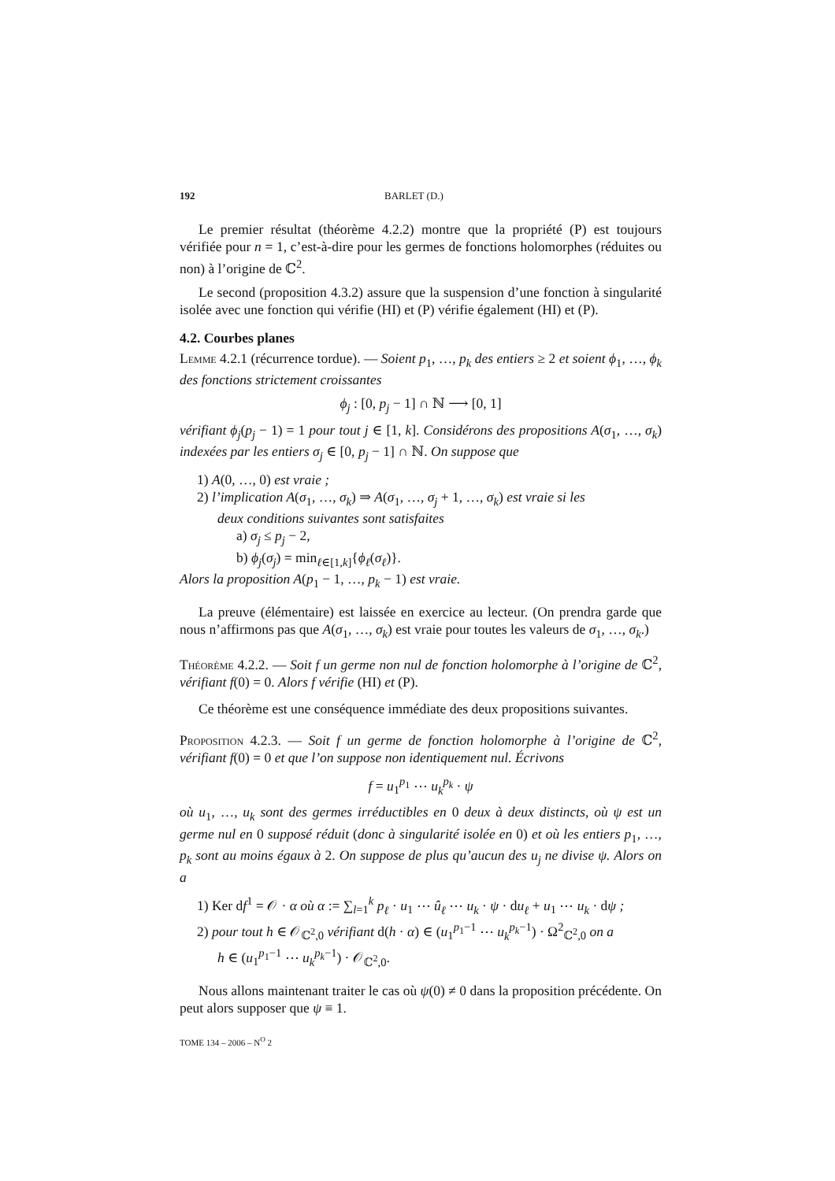192 BARLET (D.)
Le premier résultat (théorème 4.2.2) montre que la propriété (P) est toujours vérifiée pour n = 1, c’est-à-dire pour les germes de fonctions holomorphes (réduites ou non) à l’origine de ℂ<sup>2</sup>.
Le second (proposition 4.3.2) assure que la suspension d’une fonction à singularité isolée avec une fonction qui vérifie (HI) et (P) vérifie également (HI) et (P).
4.2. Courbes planes
Lemme 4.2.1 (récurrence tordue). — Soient p<sub>1</sub>, …, p<sub>k</sub> des entiers ≥ 2 et soient ϕ<sub>1</sub>, …, ϕ<sub>k</sub> des fonctions strictement croissantes
ϕ<sub>j</sub> : [0, p<sub>j</sub> − 1] ∩ ℕ ⟶ [0, 1]
vérifiant ϕ<sub>j</sub>(p<sub>j</sub> − 1) = 1 pour tout j ∈ [1, k]. Considérons des propositions A(σ<sub>1</sub>, …, σ<sub>k</sub>) indexées par les entiers σ<sub>j</sub> ∈ [0, p<sub>j</sub> − 1] ∩ ℕ. On suppose que
1) A(0, …, 0) est vraie ;
2) l’implication A(σ<sub>1</sub>, …, σ<sub>k</sub>) ⇒ A(σ<sub>1</sub>, …, σ<sub>j</sub> + 1, …, σ<sub>k</sub>) est vraie si les
deux conditions suivantes sont satisfaites
a) σ<sub>j</sub> ≤ p<sub>j</sub> − 2,
b) ϕ<sub>j</sub>(σ<sub>j</sub>) = min<sub>ℓ∈[1,k]</sub>{ϕ<sub>ℓ</sub>(σ<sub>ℓ</sub>)}.
Alors la proposition A(p<sub>1</sub> − 1, …, p<sub>k</sub> − 1) est vraie.
La preuve (élémentaire) est laissée en exercice au lecteur. (On prendra garde que nous n’affirmons pas que A(σ<sub>1</sub>, …, σ<sub>k</sub>) est vraie pour toutes les valeurs de σ<sub>1</sub>, …, σ<sub>k</sub>.)
Théorème 4.2.2. — Soit f un germe non nul de fonction holomorphe à l’origine de ℂ<sup>2</sup>, vérifiant f(0) = 0. Alors f vérifie (HI) et (P).
Ce théorème est une conséquence immédiate des deux propositions suivantes.
Proposition 4.2.3. — Soit f un germe de fonction holomorphe à l’origine de ℂ<sup>2</sup>, vérifiant f(0) = 0 et que l’on suppose non identiquement nul. Écrivons
f = u<sub>1</sub><sup>p<sub>1</sub></sup> ⋯ u<sub>k</sub><sup>p<sub>k</sub></sup> · ψ
où u<sub>1</sub>, …, u<sub>k</sub> sont des germes irréductibles en 0 deux à deux distincts, où ψ est un germe nul en 0 supposé réduit (donc à singularité isolée en 0) et où les entiers p<sub>1</sub>, …, p<sub>k</sub> sont au moins égaux à 2. On suppose de plus qu’aucun des u<sub>j</sub> ne divise ψ. Alors on a
1) Ker df<sup>1</sup> = 𝒪 · α où α := ∑<sub>l=1</sub><sup>k</sup> p<sub>ℓ</sub> · u<sub>1</sub> ⋯ û<sub>ℓ</sub> ⋯ u<sub>k</sub> · ψ · du<sub>ℓ</sub> + u<sub>1</sub> ⋯ u<sub>k</sub> · dψ ;
2) pour tout h ∈ 𝒪<sub>ℂ<sup>2</sup>,0</sub> vérifiant d(h · α) ∈ (u<sub>1</sub><sup>p<sub>1</sub>−1</sup> ⋯ u<sub>k</sub><sup>p<sub>k</sub>−1</sup>) · Ω<sup>2</sup><sub>ℂ<sup>2</sup>,0</sub> on a
h ∈ (u<sub>1</sub><sup>p<sub>1</sub>−1</sup> ⋯ u<sub>k</sub><sup>p<sub>k</sub>−1</sup>) · 𝒪<sub>ℂ<sup>2</sup>,0</sub>.
Nous allons maintenant traiter le cas où ψ(0) ≠ 0 dans la proposition précédente. On peut alors supposer que ψ ≡ 1.
TOME 134 – 2006 – N<sup>O</sup> 2